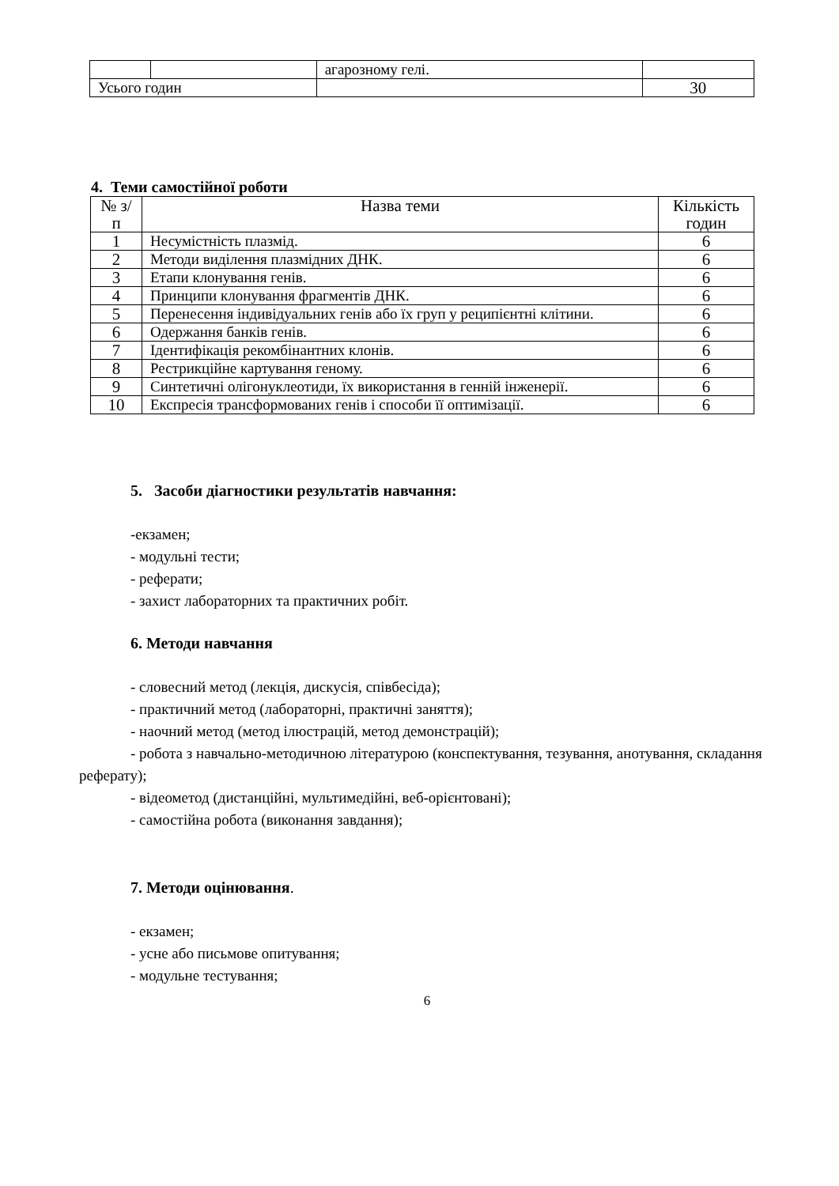| | | агарозному гелі. | |
| Усього годин | | | 30 |
4. Теми самостійної роботи
| № з/п | Назва теми | Кількість годин |
| --- | --- | --- |
| 1 | Несумістність плазмід. | 6 |
| 2 | Методи виділення плазмідних ДНК. | 6 |
| 3 | Етапи клонування генів. | 6 |
| 4 | Принципи клонування фрагментів ДНК. | 6 |
| 5 | Перенесення індивідуальних генів або їх груп у реципієнтні клітини. | 6 |
| 6 | Одержання банків генів. | 6 |
| 7 | Ідентифікація рекомбінантних клонів. | 6 |
| 8 | Рестрикційне картування геному. | 6 |
| 9 | Синтетичні олігонуклеотиди, їх використання в генній інженерії. | 6 |
| 10 | Експресія трансформованих генів і способи її оптимізації. | 6 |
5. Засоби діагностики результатів навчання:
-екзамен;
- модульні тести;
- реферати;
- захист лабораторних та практичних робіт.
6. Методи навчання
- словесний метод (лекція, дискусія, співбесіда);
- практичний метод (лабораторні, практичні заняття);
- наочний метод (метод ілюстрацій, метод демонстрацій);
- робота з навчально-методичною літературою (конспектування, тезування, анотування, складання реферату);
- відеометод (дистанційні, мультимедійні, веб-орієнтовані);
- самостійна робота (виконання завдання);
7. Методи оцінювання.
- екзамен;
- усне або письмове опитування;
- модульне тестування;
6